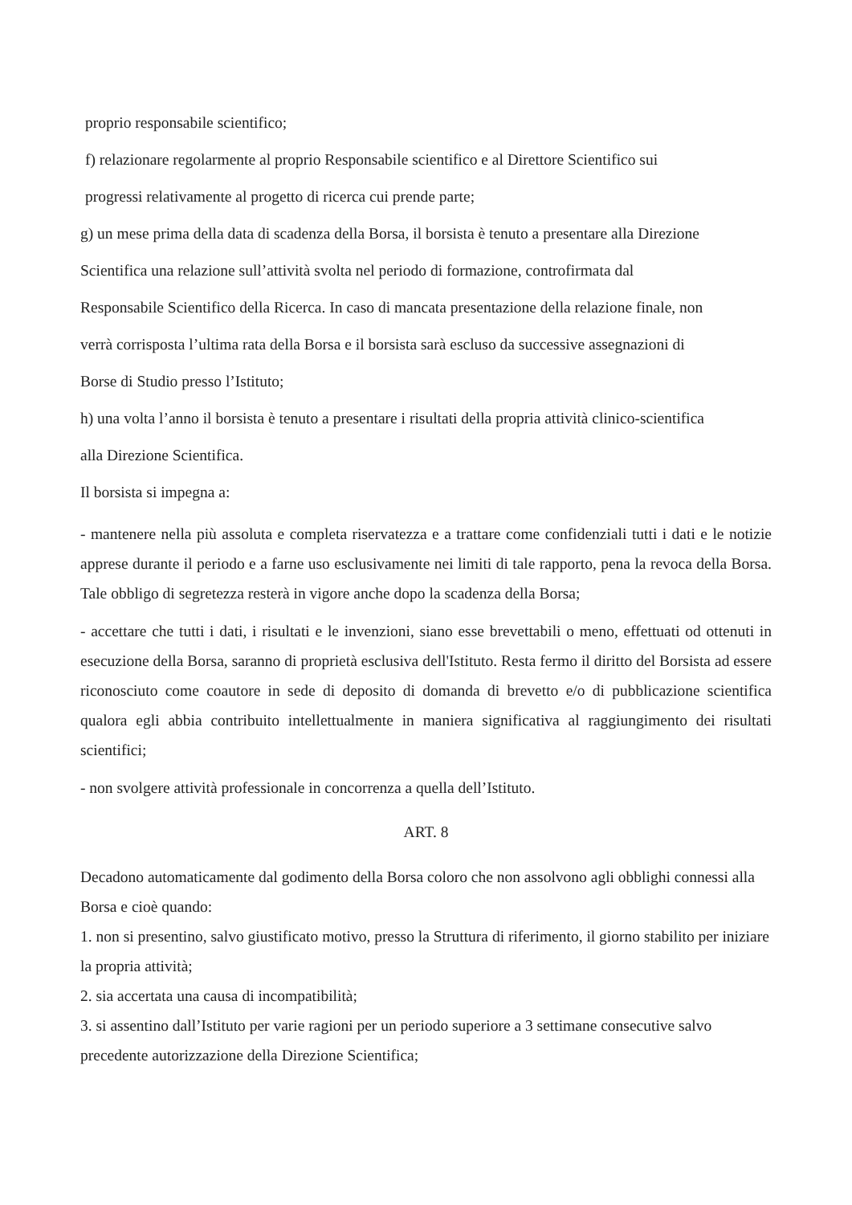proprio responsabile scientifico;
f) relazionare regolarmente al proprio Responsabile scientifico e al Direttore Scientifico sui
progressi relativamente al progetto di ricerca cui prende parte;
g) un mese prima della data di scadenza della Borsa, il borsista è tenuto a presentare alla Direzione
Scientifica una relazione sull’attività svolta nel periodo di formazione, controfirmata dal
Responsabile Scientifico della Ricerca. In caso di mancata presentazione della relazione finale, non
verrà corrisposta l’ultima rata della Borsa e il borsista sarà escluso da successive assegnazioni di
Borse di Studio presso l’Istituto;
h) una volta l’anno il borsista è tenuto a presentare i risultati della propria attività clinico-scientifica
alla Direzione Scientifica.
Il borsista si impegna a:
- mantenere nella più assoluta e completa riservatezza e a trattare come confidenziali tutti i dati e le notizie apprese durante il periodo e a farne uso esclusivamente nei limiti di tale rapporto, pena la revoca della Borsa. Tale obbligo di segretezza resterà in vigore anche dopo la scadenza della Borsa;
- accettare che tutti i dati, i risultati e le invenzioni, siano esse brevettabili o meno, effettuati od ottenuti in esecuzione della Borsa, saranno di proprietà esclusiva dell'Istituto. Resta fermo il diritto del Borsista ad essere riconosciuto come coautore in sede di deposito di domanda di brevetto e/o di pubblicazione scientifica qualora egli abbia contribuito intellettualmente in maniera significativa al raggiungimento dei risultati scientifici;
- non svolgere attività professionale in concorrenza a quella dell’Istituto.
ART. 8
Decadono automaticamente dal godimento della Borsa coloro che non assolvono agli obblighi connessi alla Borsa e cioè quando:
1. non si presentino, salvo giustificato motivo, presso la Struttura di riferimento, il giorno stabilito per iniziare la propria attività;
2. sia accertata una causa di incompatibilità;
3. si assentino dall’Istituto per varie ragioni per un periodo superiore a 3 settimane consecutive salvo precedente autorizzazione della Direzione Scientifica;